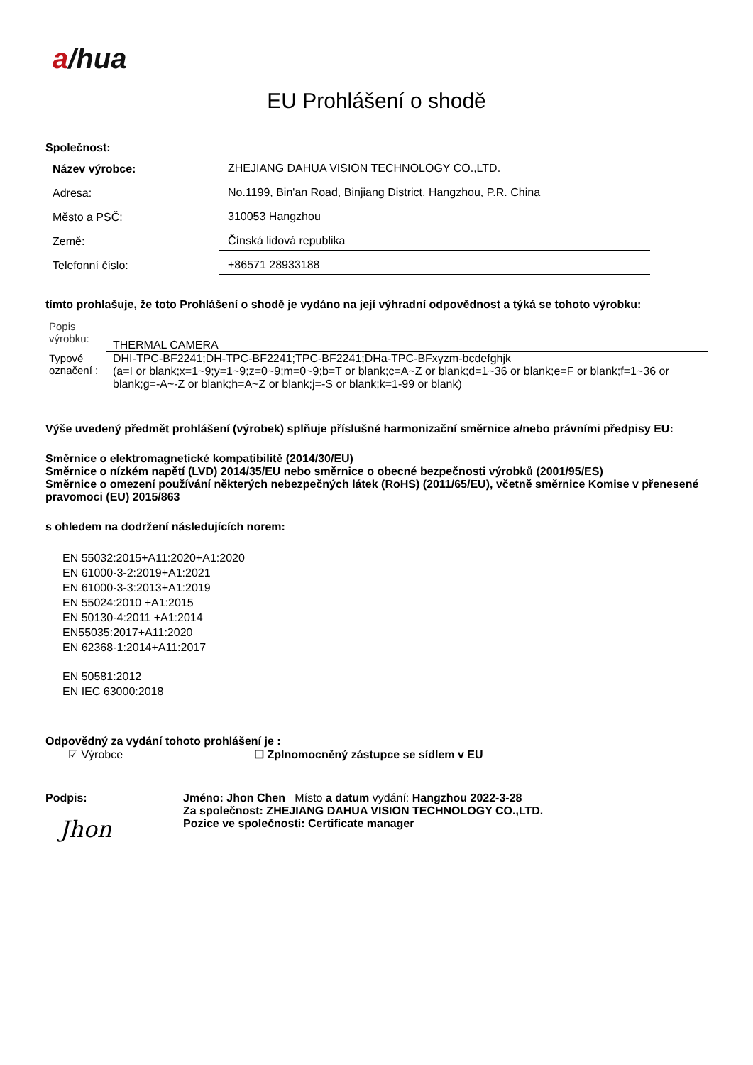a/hua
EU Prohlášení o shodě
Společnost:
Název výrobce:
ZHEJIANG DAHUA VISION TECHNOLOGY CO.,LTD.
Adresa:
No.1199, Bin'an Road, Binjiang District, Hangzhou, P.R. China
Město a PSČ:
310053 Hangzhou
Země:
Čínská lidová republika
Telefonní číslo:
+86571 28933188
tímto prohlašuje, že toto Prohlášení o shodě je vydáno na její výhradní odpovědnost a týká se tohoto výrobku:
Popis
výrobku:
THERMAL CAMERA
Typové označení :
DHI-TPC-BF2241;DH-TPC-BF2241;TPC-BF2241;DHa-TPC-BFxyzm-bcdefghjk
(a=I or blank;x=1~9;y=1~9;z=0~9;m=0~9;b=T or blank;c=A~Z or blank;d=1~36 or blank;e=F or blank;f=1~36 or blank;g=-A~-Z or blank;h=A~Z or blank;j=-S or blank;k=1-99 or blank)
Výše uvedený předmět prohlášení (výrobek) splňuje příslušné harmonizační směrnice a/nebo právními předpisy EU:
Směrnice o elektromagnetické kompatibilitě (2014/30/EU)
Směrnice o nízkém napětí (LVD) 2014/35/EU nebo směrnice o obecné bezpečnosti výrobků (2001/95/ES)
Směrnice o omezení používání některých nebezpečných látek (RoHS) (2011/65/EU), včetně směrnice Komise v přenesené pravomoci (EU) 2015/863
s ohledem na dodržení následujících norem:
EN 55032:2015+A11:2020+A1:2020
EN 61000-3-2:2019+A1:2021
EN 61000-3-3:2013+A1:2019
EN 55024:2010 +A1:2015
EN 50130-4:2011 +A1:2014
EN55035:2017+A11:2020
EN 62368-1:2014+A11:2017
EN 50581:2012
EN IEC 63000:2018
Odpovědný za vydání tohoto prohlášení je :
☑ Výrobce ☐ Zplnomocněný zástupce se sídlem v EU
Podpis:
Jhon
Jméno: Jhon Chen Místo a datum vydání: Hangzhou 2022-3-28
Za společnost: ZHEJIANG DAHUA VISION TECHNOLOGY CO.,LTD.
Pozice ve společnosti: Certificate manager